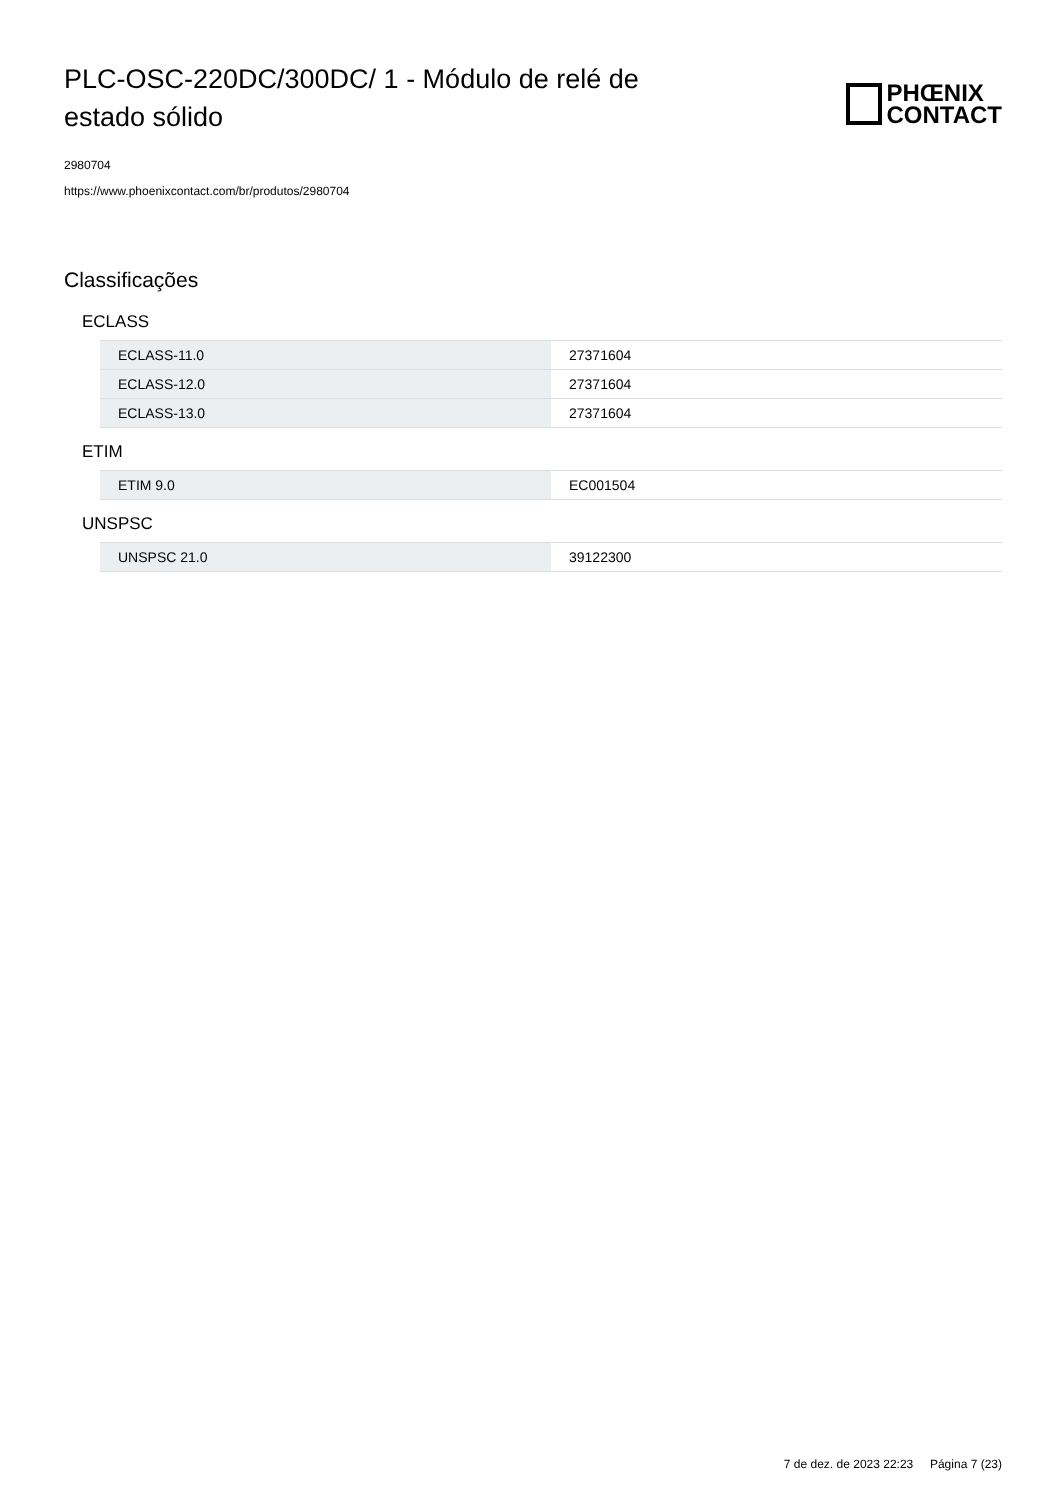PLC-OSC-220DC/300DC/ 1 - Módulo de relé de estado sólido
PHŒNIX
CONTACT
2980704
https://www.phoenixcontact.com/br/produtos/2980704
Classificações
ECLASS
| ECLASS-11.0 | 27371604 |
| ECLASS-12.0 | 27371604 |
| ECLASS-13.0 | 27371604 |
ETIM
| ETIM 9.0 | EC001504 |
UNSPSC
| UNSPSC 21.0 | 39122300 |
7 de dez. de 2023 22:23 Página 7 (23)